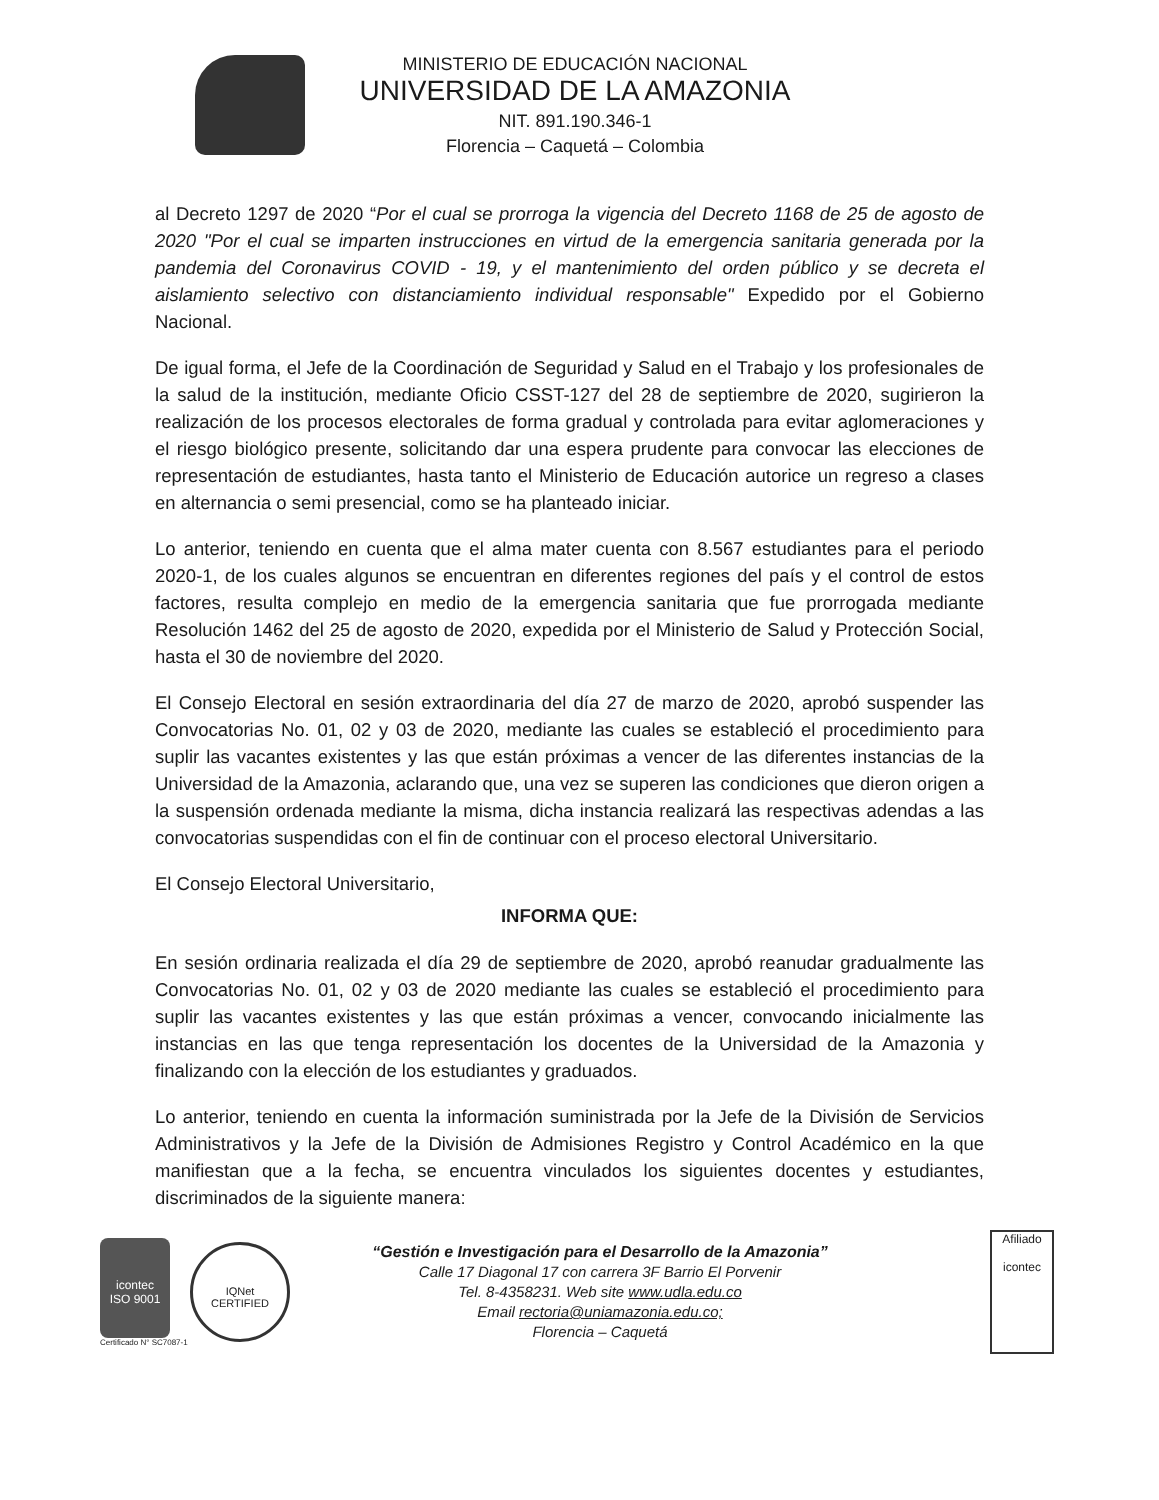MINISTERIO DE EDUCACIÓN NACIONAL
UNIVERSIDAD DE LA AMAZONIA
NIT. 891.190.346-1
Florencia – Caquetá – Colombia
al Decreto 1297 de 2020 “Por el cual se prorroga la vigencia del Decreto 1168 de 25 de agosto de 2020 "Por el cual se imparten instrucciones en virtud de la emergencia sanitaria generada por la pandemia del Coronavirus COVID - 19, y el mantenimiento del orden público y se decreta el aislamiento selectivo con distanciamiento individual responsable" Expedido por el Gobierno Nacional.
De igual forma, el Jefe de la Coordinación de Seguridad y Salud en el Trabajo y los profesionales de la salud de la institución, mediante Oficio CSST-127 del 28 de septiembre de 2020, sugirieron la realización de los procesos electorales de forma gradual y controlada para evitar aglomeraciones y el riesgo biológico presente, solicitando dar una espera prudente para convocar las elecciones de representación de estudiantes, hasta tanto el Ministerio de Educación autorice un regreso a clases en alternancia o semi presencial, como se ha planteado iniciar.
Lo anterior, teniendo en cuenta que el alma mater cuenta con 8.567 estudiantes para el periodo 2020-1, de los cuales algunos se encuentran en diferentes regiones del país y el control de estos factores, resulta complejo en medio de la emergencia sanitaria que fue prorrogada mediante Resolución 1462 del 25 de agosto de 2020, expedida por el Ministerio de Salud y Protección Social, hasta el 30 de noviembre del 2020.
El Consejo Electoral en sesión extraordinaria del día 27 de marzo de 2020, aprobó suspender las Convocatorias No. 01, 02 y 03 de 2020, mediante las cuales se estableció el procedimiento para suplir las vacantes existentes y las que están próximas a vencer de las diferentes instancias de la Universidad de la Amazonia, aclarando que, una vez se superen las condiciones que dieron origen a la suspensión ordenada mediante la misma, dicha instancia realizará las respectivas adendas a las convocatorias suspendidas con el fin de continuar con el proceso electoral Universitario.
El Consejo Electoral Universitario,
INFORMA QUE:
En sesión ordinaria realizada el día 29 de septiembre de 2020, aprobó reanudar gradualmente las Convocatorias No. 01, 02 y 03 de 2020 mediante las cuales se estableció el procedimiento para suplir las vacantes existentes y las que están próximas a vencer, convocando inicialmente las instancias en las que tenga representación los docentes de la Universidad de la Amazonia y finalizando con la elección de los estudiantes y graduados.
Lo anterior, teniendo en cuenta la información suministrada por la Jefe de la División de Servicios Administrativos y la Jefe de la División de Admisiones Registro y Control Académico en la que manifiestan que a la fecha, se encuentra vinculados los siguientes docentes y estudiantes, discriminados de la siguiente manera:
icontec
ISO 9001
Certificado N° SC7087-1
IQNet
CERTIFIED
“Gestión e Investigación para el Desarrollo de la Amazonia”
Calle 17 Diagonal 17 con carrera 3F Barrio El Porvenir
Tel. 8-4358231. Web site www.udla.edu.co
Email rectoria@uniamazonia.edu.co;
Florencia – Caquetá
Afiliado
icontec